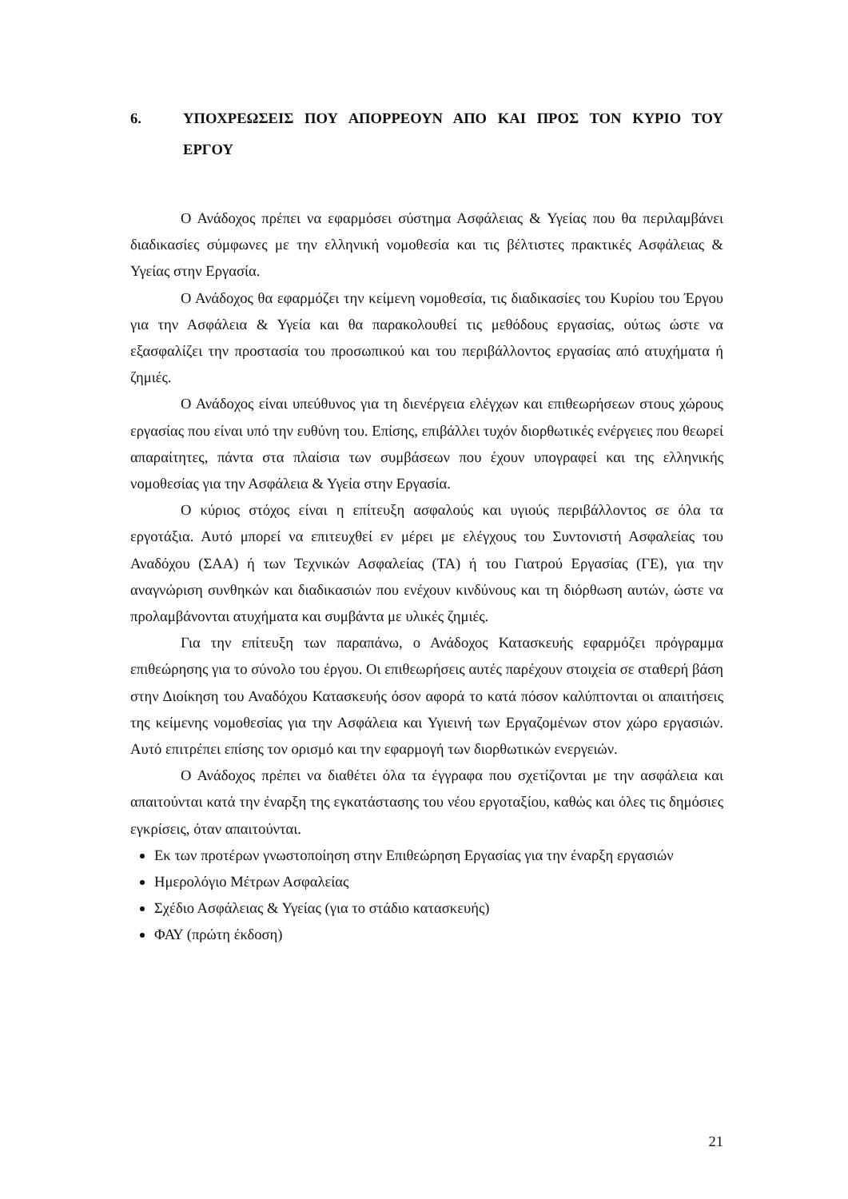6. ΥΠΟΧΡΕΩΣΕΙΣ ΠΟΥ ΑΠΟΡΡΕΟΥΝ ΑΠΟ ΚΑΙ ΠΡΟΣ ΤΟΝ ΚΥΡΙΟ ΤΟΥ ΕΡΓΟΥ
Ο Ανάδοχος πρέπει να εφαρμόσει σύστημα Ασφάλειας & Υγείας που θα περιλαμβάνει διαδικασίες σύμφωνες με την ελληνική νομοθεσία και τις βέλτιστες πρακτικές Ασφάλειας & Υγείας στην Εργασία.
Ο Ανάδοχος θα εφαρμόζει την κείμενη νομοθεσία, τις διαδικασίες του Κυρίου του Έργου για την Ασφάλεια & Υγεία και θα παρακολουθεί τις μεθόδους εργασίας, ούτως ώστε να εξασφαλίζει την προστασία του προσωπικού και του περιβάλλοντος εργασίας από ατυχήματα ή ζημιές.
Ο Ανάδοχος είναι υπεύθυνος για τη διενέργεια ελέγχων και επιθεωρήσεων στους χώρους εργασίας που είναι υπό την ευθύνη του. Επίσης, επιβάλλει τυχόν διορθωτικές ενέργειες που θεωρεί απαραίτητες, πάντα στα πλαίσια των συμβάσεων που έχουν υπογραφεί και της ελληνικής νομοθεσίας για την Ασφάλεια & Υγεία στην Εργασία.
Ο κύριος στόχος είναι η επίτευξη ασφαλούς και υγιούς περιβάλλοντος σε όλα τα εργοτάξια. Αυτό μπορεί να επιτευχθεί εν μέρει με ελέγχους του Συντονιστή Ασφαλείας του Αναδόχου (ΣΑΑ) ή των Τεχνικών Ασφαλείας (ΤΑ) ή του Γιατρού Εργασίας (ΓΕ), για την αναγνώριση συνθηκών και διαδικασιών που ενέχουν κινδύνους και τη διόρθωση αυτών, ώστε να προλαμβάνονται ατυχήματα και συμβάντα με υλικές ζημιές.
Για την επίτευξη των παραπάνω, ο Ανάδοχος Κατασκευής εφαρμόζει πρόγραμμα επιθεώρησης για το σύνολο του έργου. Οι επιθεωρήσεις αυτές παρέχουν στοιχεία σε σταθερή βάση στην Διοίκηση του Αναδόχου Κατασκευής όσον αφορά το κατά πόσον καλύπτονται οι απαιτήσεις της κείμενης νομοθεσίας για την Ασφάλεια και Υγιεινή των Εργαζομένων στον χώρο εργασιών. Αυτό επιτρέπει επίσης τον ορισμό και την εφαρμογή των διορθωτικών ενεργειών.
Ο Ανάδοχος πρέπει να διαθέτει όλα τα έγγραφα που σχετίζονται με την ασφάλεια και απαιτούνται κατά την έναρξη της εγκατάστασης του νέου εργοταξίου, καθώς και όλες τις δημόσιες εγκρίσεις, όταν απαιτούνται.
Εκ των προτέρων γνωστοποίηση στην Επιθεώρηση Εργασίας για την έναρξη εργασιών
Ημερολόγιο Μέτρων Ασφαλείας
Σχέδιο Ασφάλειας & Υγείας (για το στάδιο κατασκευής)
ΦΑΥ (πρώτη έκδοση)
21